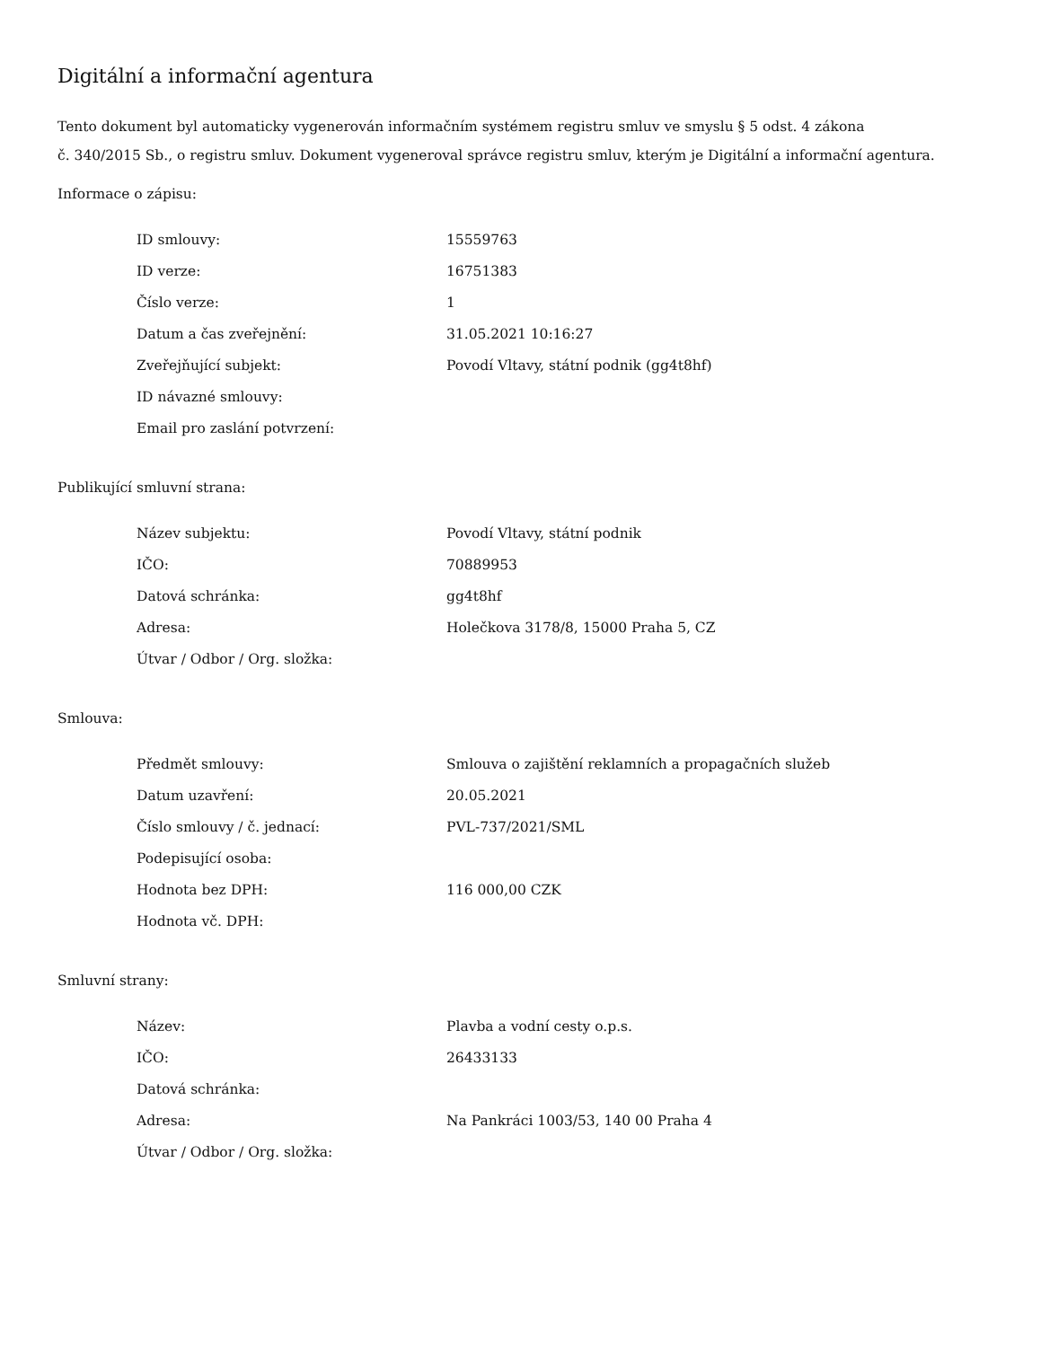Digitální a informační agentura
Tento dokument byl automaticky vygenerován informačním systémem registru smluv ve smyslu § 5 odst. 4 zákona
č. 340/2015 Sb., o registru smluv. Dokument vygeneroval správce registru smluv, kterým je Digitální a informační agentura.
Informace o zápisu:
| ID smlouvy: | 15559763 |
| ID verze: | 16751383 |
| Číslo verze: | 1 |
| Datum a čas zveřejnění: | 31.05.2021 10:16:27 |
| Zveřejňující subjekt: | Povodí Vltavy, státní podnik (gg4t8hf) |
| ID návazné smlouvy: | |
| Email pro zaslání potvrzení: | |
Publikující smluvní strana:
| Název subjektu: | Povodí Vltavy, státní podnik |
| IČO: | 70889953 |
| Datová schránka: | gg4t8hf |
| Adresa: | Holečkova 3178/8, 15000 Praha 5, CZ |
| Útvar / Odbor / Org. složka: | |
Smlouva:
| Předmět smlouvy: | Smlouva o zajištění reklamních a propagačních služeb |
| Datum uzavření: | 20.05.2021 |
| Číslo smlouvy / č. jednací: | PVL-737/2021/SML |
| Podepisující osoba: | |
| Hodnota bez DPH: | 116 000,00 CZK |
| Hodnota vč. DPH: | |
Smluvní strany:
| Název: | Plavba a vodní cesty o.p.s. |
| IČO: | 26433133 |
| Datová schránka: | |
| Adresa: | Na Pankráci 1003/53, 140 00 Praha 4 |
| Útvar / Odbor / Org. složka: | |